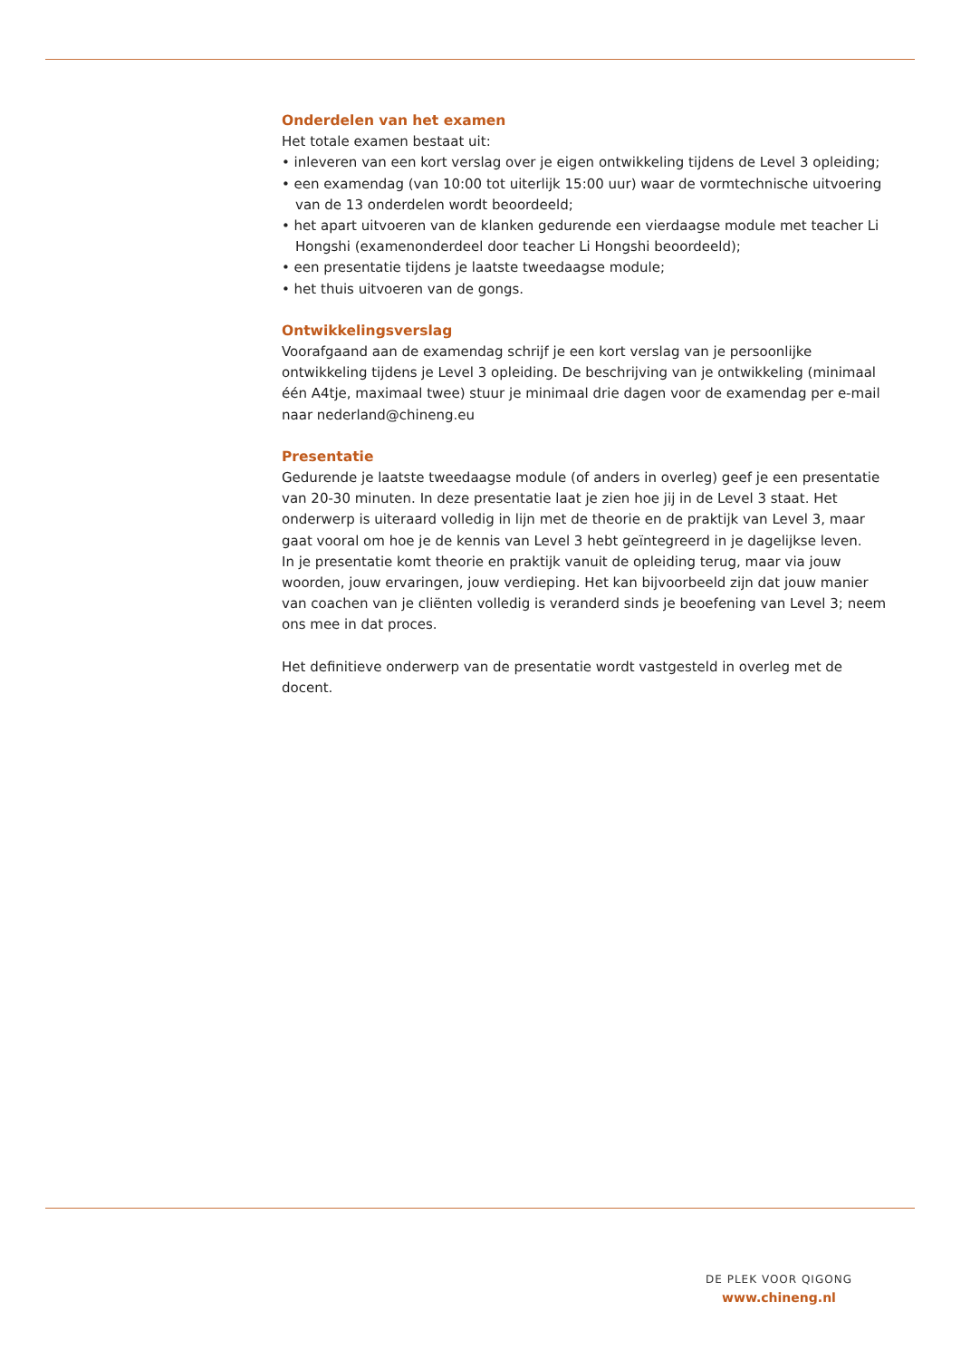Onderdelen van het examen
Het totale examen bestaat uit:
• inleveren van een kort verslag over je eigen ontwikkeling tijdens de Level 3 opleiding;
• een examendag (van 10:00 tot uiterlijk 15:00 uur) waar de vormtechnische uitvoering van de 13 onderdelen wordt beoordeeld;
• het apart uitvoeren van de klanken gedurende een vierdaagse module met teacher Li Hongshi (examenonderdeel door teacher Li Hongshi beoordeeld);
• een presentatie tijdens je laatste tweedaagse module;
• het thuis uitvoeren van de gongs.
Ontwikkelingsverslag
Voorafgaand aan de examendag schrijf je een kort verslag van je persoonlijke ontwikkeling tijdens je Level 3 opleiding. De beschrijving van je ontwikkeling (minimaal één A4tje, maximaal twee) stuur je minimaal drie dagen voor de examendag per e-mail naar nederland@chineng.eu
Presentatie
Gedurende je laatste tweedaagse module (of anders in overleg) geef je een presentatie van 20-30 minuten. In deze presentatie laat je zien hoe jij in de Level 3 staat. Het onderwerp is uiteraard volledig in lijn met de theorie en de praktijk van Level 3, maar gaat vooral om hoe je de kennis van Level 3 hebt geïntegreerd in je dagelijkse leven.
In je presentatie komt theorie en praktijk vanuit de opleiding terug, maar via jouw woorden, jouw ervaringen, jouw verdieping. Het kan bijvoorbeeld zijn dat jouw manier van coachen van je cliënten volledig is veranderd sinds je beoefening van Level 3; neem ons mee in dat proces.
Het definitieve onderwerp van de presentatie wordt vastgesteld in overleg met de docent.
DE PLEK VOOR QIGONG
www.chineng.nl